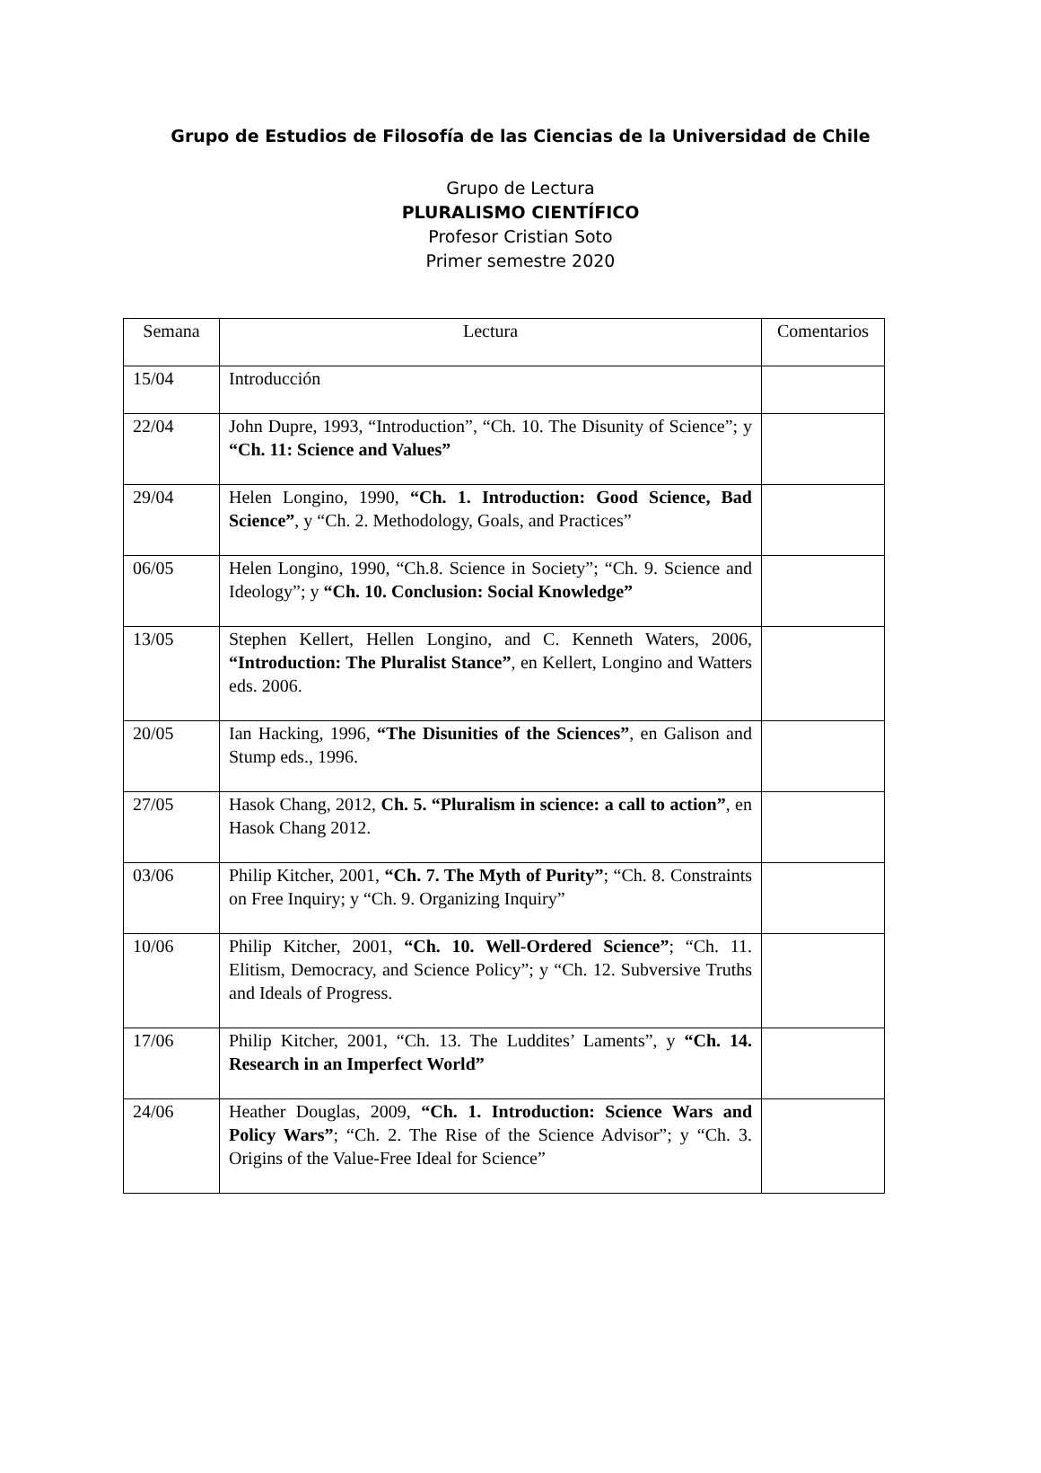Grupo de Estudios de Filosofía de las Ciencias de la Universidad de Chile
Grupo de Lectura
PLURALISMO CIENTÍFICO
Profesor Cristian Soto
Primer semestre 2020
| Semana | Lectura | Comentarios |
| --- | --- | --- |
| 15/04 | Introducción | |
| 22/04 | John Dupre, 1993, “Introduction”, “Ch. 10. The Disunity of Science”; y “Ch. 11: Science and Values” | |
| 29/04 | Helen Longino, 1990, “Ch. 1. Introduction: Good Science, Bad Science” , y “Ch. 2. Methodology, Goals, and Practices” | |
| 06/05 | Helen Longino, 1990, “Ch.8. Science in Society”; “Ch. 9. Science and Ideology”; y “Ch. 10. Conclusion: Social Knowledge” | |
| 13/05 | Stephen Kellert, Hellen Longino, and C. Kenneth Waters, 2006, “Introduction: The Pluralist Stance” , en Kellert, Longino and Watters eds. 2006. | |
| 20/05 | Ian Hacking, 1996, “The Disunities of the Sciences” , en Galison and Stump eds., 1996. | |
| 27/05 | Hasok Chang, 2012, Ch. 5. “Pluralism in science: a call to action” , en Hasok Chang 2012. | |
| 03/06 | Philip Kitcher, 2001, “Ch. 7. The Myth of Purity” ; “Ch. 8. Constraints on Free Inquiry; y “Ch. 9. Organizing Inquiry” | |
| 10/06 | Philip Kitcher, 2001, “Ch. 10. Well-Ordered Science” ; “Ch. 11. Elitism, Democracy, and Science Policy”; y “Ch. 12. Subversive Truths and Ideals of Progress. | |
| 17/06 | Philip Kitcher, 2001, “Ch. 13. The Luddites’ Laments”, y “Ch. 14. Research in an Imperfect World” | |
| 24/06 | Heather Douglas, 2009, “Ch. 1. Introduction: Science Wars and Policy Wars” ; “Ch. 2. The Rise of the Science Advisor”; y “Ch. 3. Origins of the Value-Free Ideal for Science” | |